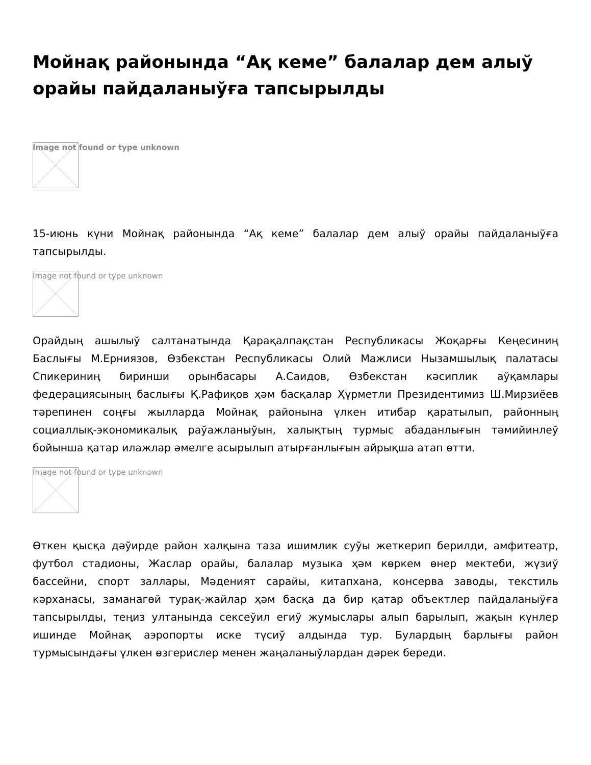Мойнақ районында “Ақ кеме” балалар дем алыў орайы пайдаланыўға тапсырылды
Image not found or type unknown
15-июнь күни Мойнақ районында “Ақ кеме” балалар дем алыў орайы пайдаланыўға тапсырылды.
Image not found or type unknown
Орайдың ашылыў салтанатында Қарақалпақстан Республикасы Жоқарғы Кеңесиниң Баслығы М.Ерниязов, Өзбекстан Республикасы Олий Мажлиси Нызамшылық палатасы Спикериниң биринши орынбасары А.Саидов, Өзбекстан кәсиплик аўқамлары федерациясының баслығы Қ.Рафиқов ҳәм басқалар Ҳүрметли Президентимиз Ш.Мирзиёев тәрепинен соңғы жылларда Мойнақ районына үлкен итибар қаратылып, районның социаллық-экономикалық раўажланыўын, халықтың турмыс абаданлығын тәмийинлеў бойынша қатар илажлар әмелге асырылып атырғанлығын айрықша атап өтти.
Image not found or type unknown
Өткен қысқа дәўирде район халқына таза ишимлик суўы жеткерип берилди, амфитеатр, футбол стадионы, Жаслар орайы, балалар музыка ҳәм көркем өнер мектеби, жүзиў бассейни, спорт заллары, Мәденият сарайы, китапхана, консерва заводы, текстиль кәрханасы, заманагөй турақ-жайлар ҳәм басқа да бир қатар объектлер пайдаланыўға тапсырылды, теңиз ултанында сексеўил егиў жумыслары алып барылып, жақын күнлер ишинде Мойнақ аэропорты иске түсиў алдында тур. Булардың барлығы район турмысындағы үлкен өзгерислер менен жаңаланыўлардан дәрек береди.